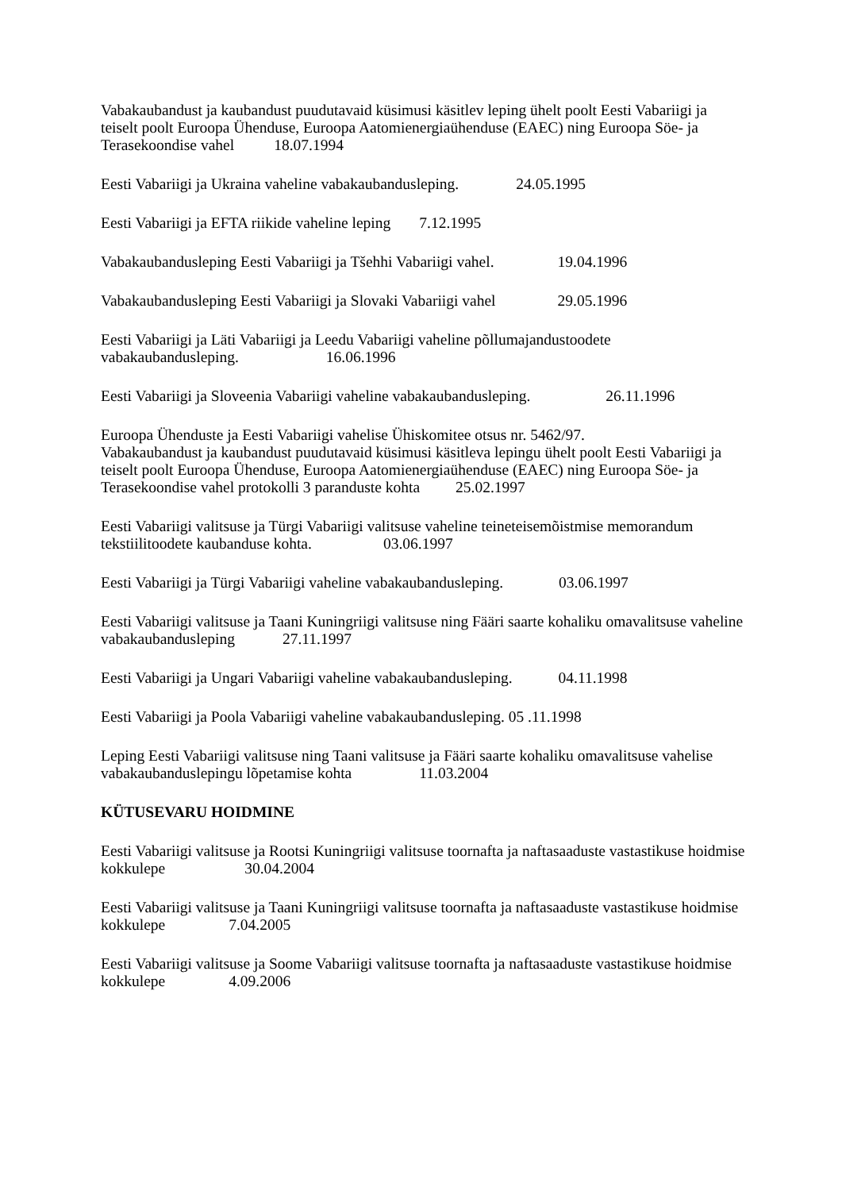Vabakaubandust ja kaubandust puudutavaid küsimusi käsitlev leping ühelt poolt Eesti Vabariigi ja teiselt poolt Euroopa Ühenduse, Euroopa Aatomienergiaühenduse (EAEC) ning Euroopa Söe- ja Terasekoondise vahel 18.07.1994
Eesti Vabariigi ja Ukraina vaheline vabakaubandusleping. 24.05.1995
Eesti Vabariigi ja EFTA riikide vaheline leping 7.12.1995
Vabakaubandusleping Eesti Vabariigi ja Tšehhi Vabariigi vahel. 19.04.1996
Vabakaubandusleping Eesti Vabariigi ja Slovaki Vabariigi vahel 29.05.1996
Eesti Vabariigi ja Läti Vabariigi ja Leedu Vabariigi vaheline põllumajandustoodete vabakaubandusleping. 16.06.1996
Eesti Vabariigi ja Sloveenia Vabariigi vaheline vabakaubandusleping. 26.11.1996
Euroopa Ühenduste ja Eesti Vabariigi vahelise Ühiskomitee otsus nr. 5462/97.
Vabakaubandust ja kaubandust puudutavaid küsimusi käsitleva lepingu ühelt poolt Eesti Vabariigi ja teiselt poolt Euroopa Ühenduse, Euroopa Aatomienergiaühenduse (EAEC) ning Euroopa Söe- ja Terasekoondise vahel protokolli 3 paranduste kohta 25.02.1997
Eesti Vabariigi valitsuse ja Türgi Vabariigi valitsuse vaheline teineteisemõistmise memorandum tekstiilitoodete kaubanduse kohta. 03.06.1997
Eesti Vabariigi ja Türgi Vabariigi vaheline vabakaubandusleping. 03.06.1997
Eesti Vabariigi valitsuse ja Taani Kuningriigi valitsuse ning Fääri saarte kohaliku omavalitsuse vaheline vabakaubandusleping 27.11.1997
Eesti Vabariigi ja Ungari Vabariigi vaheline vabakaubandusleping. 04.11.1998
Eesti Vabariigi ja Poola Vabariigi vaheline vabakaubandusleping. 05 .11.1998
Leping Eesti Vabariigi valitsuse ning Taani valitsuse ja Fääri saarte kohaliku omavalitsuse vahelise vabakaubanduslepingu lõpetamise kohta 11.03.2004
KÜTUSEVARU HOIDMINE
Eesti Vabariigi valitsuse ja Rootsi Kuningriigi valitsuse toornafta ja naftasaaduste vastastikuse hoidmise kokkulepe 30.04.2004
Eesti Vabariigi valitsuse ja Taani Kuningriigi valitsuse toornafta ja naftasaaduste vastastikuse hoidmise kokkulepe 7.04.2005
Eesti Vabariigi valitsuse ja Soome Vabariigi valitsuse toornafta ja naftasaaduste vastastikuse hoidmise kokkulepe 4.09.2006